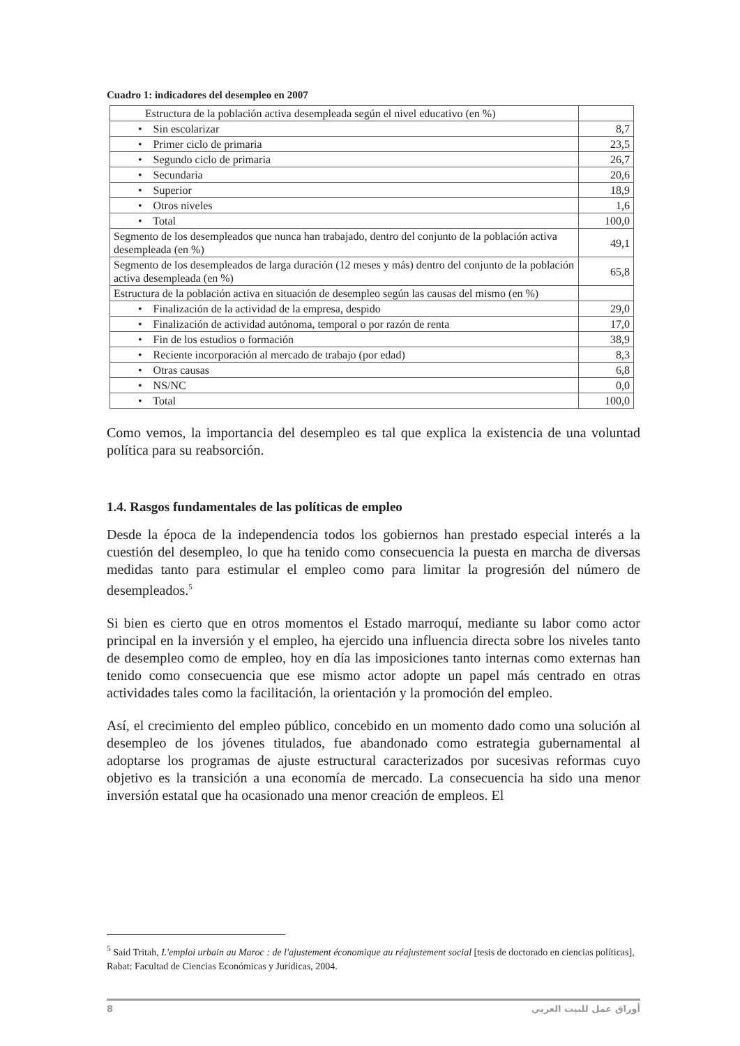Cuadro 1: indicadores del desempleo en 2007
| Estructura de la población activa desempleada según el nivel educativo (en %) | |
| • Sin escolarizar | 8,7 |
| • Primer ciclo de primaria | 23,5 |
| • Segundo ciclo de primaria | 26,7 |
| • Secundaria | 20,6 |
| • Superior | 18,9 |
| • Otros niveles | 1,6 |
| • Total | 100,0 |
| Segmento de los desempleados que nunca han trabajado, dentro del conjunto de la población activa desempleada (en %) | 49,1 |
| Segmento de los desempleados de larga duración (12 meses y más) dentro del conjunto de la población activa desempleada (en %) | 65,8 |
| Estructura de la población activa en situación de desempleo según las causas del mismo (en %) | |
| • Finalización de la actividad de la empresa, despido | 29,0 |
| • Finalización de actividad autónoma, temporal o por razón de renta | 17,0 |
| • Fin de los estudios o formación | 38,9 |
| • Reciente incorporación al mercado de trabajo (por edad) | 8,3 |
| • Otras causas | 6,8 |
| • NS/NC | 0,0 |
| • Total | 100,0 |
Como vemos, la importancia del desempleo es tal que explica la existencia de una voluntad política para su reabsorción.
1.4. Rasgos fundamentales de las políticas de empleo
Desde la época de la independencia todos los gobiernos han prestado especial interés a la cuestión del desempleo, lo que ha tenido como consecuencia la puesta en marcha de diversas medidas tanto para estimular el empleo como para limitar la progresión del número de desempleados.<sup>5</sup>
Si bien es cierto que en otros momentos el Estado marroquí, mediante su labor como actor principal en la inversión y el empleo, ha ejercido una influencia directa sobre los niveles tanto de desempleo como de empleo, hoy en día las imposiciones tanto internas como externas han tenido como consecuencia que ese mismo actor adopte un papel más centrado en otras actividades tales como la facilitación, la orientación y la promoción del empleo.
Así, el crecimiento del empleo público, concebido en un momento dado como una solución al desempleo de los jóvenes titulados, fue abandonado como estrategia gubernamental al adoptarse los programas de ajuste estructural caracterizados por sucesivas reformas cuyo objetivo es la transición a una economía de mercado. La consecuencia ha sido una menor inversión estatal que ha ocasionado una menor creación de empleos. El
<sup>5</sup> Said Tritah, L'emploi urbain au Maroc : de l'ajustement économique au réajustement social [tesis de doctorado en ciencias políticas], Rabat: Facultad de Ciencias Económicas y Jurídicas, 2004.
8 أوراق عمل للبيت العربي